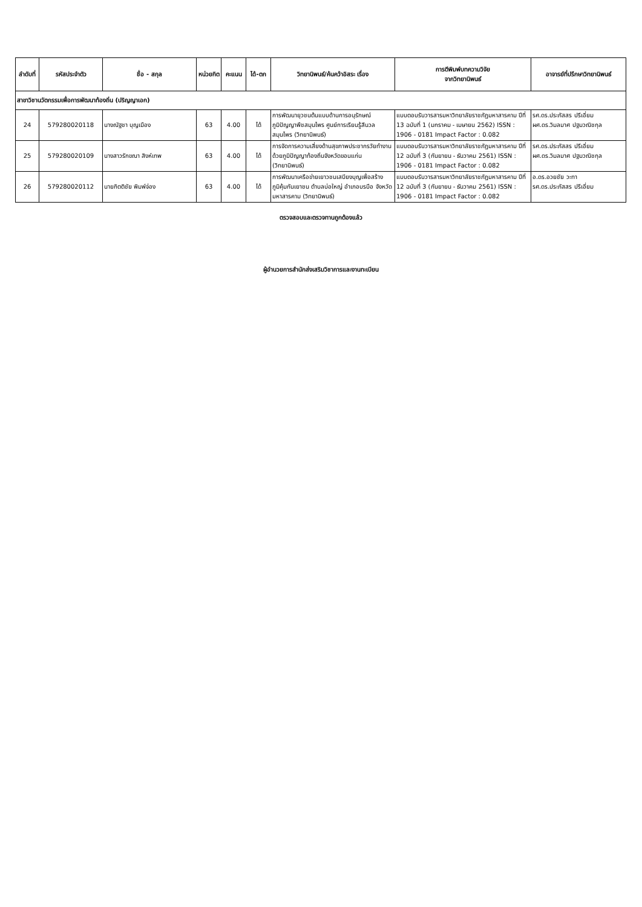| ลำดับที่ | รหัสประจำตัว | ชื่อ - สกุล | หน่วยกิต | คะแนน | ได้-ตก | วิทยานิพนธ์/ค้นคว้าอิสระ เรื่อง | การตีพิมพ์บทความวิจัย จากวิทยานิพนธ์ | อาจารย์ที่ปรึกษาวิทยานิพนธ์ |
| --- | --- | --- | --- | --- | --- | --- | --- | --- |
| สาขาวิชานวัตกรรมเพื่อการพัฒนาท้องถิ่น (ปริญญาเอก) | | | | | | | | |
| 24 | 579280020118 | นางณัฐชา บุญเมือง | 63 | 4.00 | ได้ | การพัฒนายุวชนต้นแบบด้านการอนุรักษณ์ภูมิปัญญาพืชสมุนไพร ศูนย์การเรียนรู้สีนวลสมุนไพร (วิทยานิพนธ์) | แบบตอบรับวารสารมหาวิทยาลัยราชภัฏมหาสารคาม ปีที่ 13 ฉบับที่ 1 (มกราคม - เมษายน 2562) ISSN : 1906 - 0181 Impact Factor : 0.082 | รศ.ดร.ประภัสสร ปรีเอี่ยม ผศ.ดร.วิมลมาศ ปฐมวณิชกุล |
| 25 | 579280020109 | นางสาวรักขณา สิงห์เทพ | 63 | 4.00 | ได้ | การจัดการความเสี่ยงด้านสุขภาพประชากรวัยทำงาน ด้วยภูมิปัญญาท้องถิ่นจังหวัดขอนแก่น (วิทยานิพนธ์) | แบบตอบรับวารสารมหาวิทยาลัยราชภัฏมหาสารคาม ปีที่ 12 ฉบับที่ 3 (กันยายน - ธันวาคม 2561) ISSN : 1906 - 0181 Impact Factor : 0.082 | รศ.ดร.ประภัสสร ปรีเอี่ยม ผศ.ดร.วิมลมาศ ปฐมวณิชกุล |
| 26 | 579280020112 | นายกิตติชัย พิมพ์จ่อง | 63 | 4.00 | ได้ | การพัฒนาเครือข่ายเยาวชนเสบียงบุญเพื่อสร้างภูมิคุ้มกันเยาชน ตำบลบ่อใหญ่ อำเภอบรบือ จังหวัดมหาสารคาม (วิทยานิพนธ์) | แบบตอบรับวารสารมหาวิทยาลัยราชภัฏมหาสารคาม ปีที่ 12 ฉบับที่ 3 (กันยายน - ธันวาคม 2561) ISSN : 1906 - 0181 Impact Factor : 0.082 | อ.ดร.อวยชัย วะทา รศ.ดร.ประภัสสร ปรีเอี่ยม |
ตรวจสอบและตรวจทานถูกต้องแล้ว
ผู้อำนวยการสำนักส่งเสริมวิชาการและงานทะเบียน